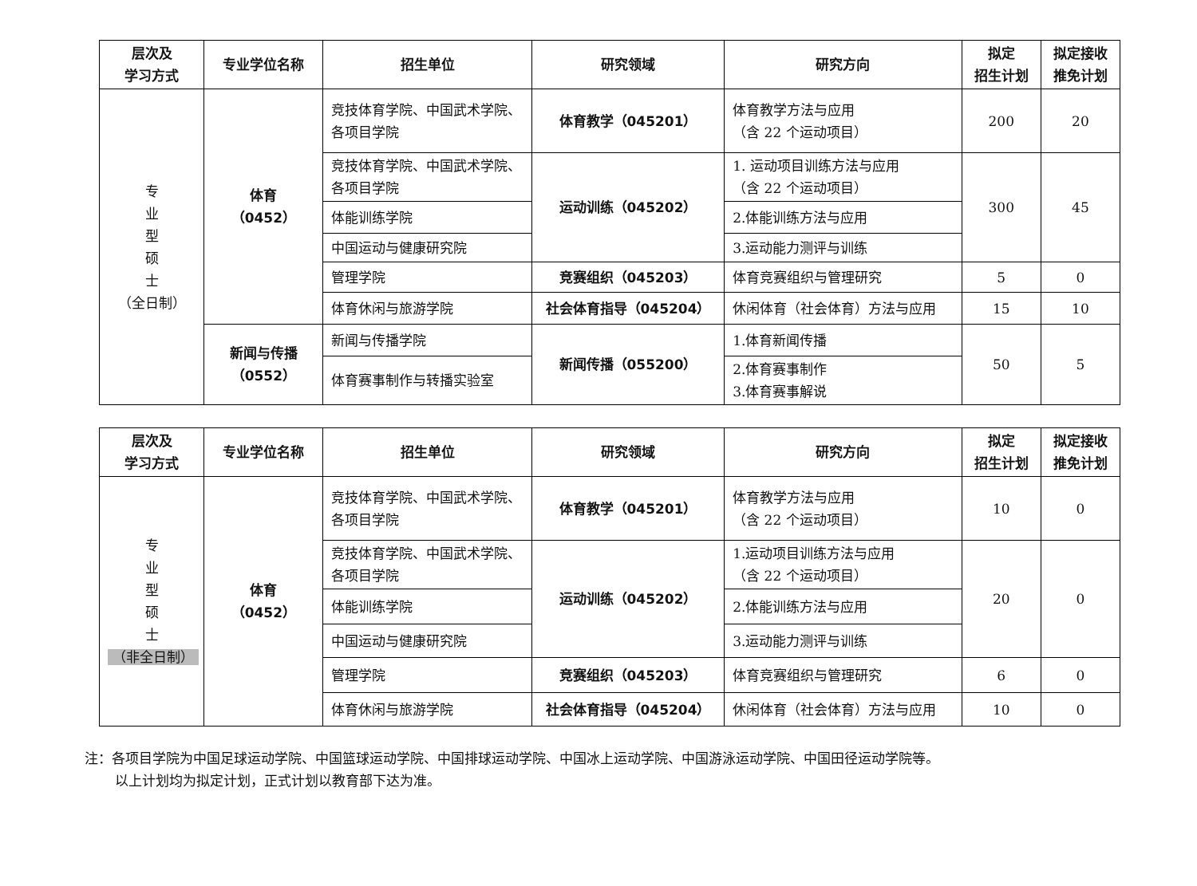| 层次及 学习方式 | 专业学位名称 | 招生单位 | 研究领域 | 研究方向 | 拟定 招生计划 | 拟定接收 推免计划 |
| --- | --- | --- | --- | --- | --- | --- |
| 专 业 型 硕 士 （全日制） | 体育 （0452） | 竞技体育学院、中国武术学院、各项目学院 | 体育教学（045201） | 体育教学方法与应用 （含 22 个运动项目） | 200 | 20 |
| | | 竞技体育学院、中国武术学院、各项目学院 | 运动训练（045202） | 1. 运动项目训练方法与应用 （含 22 个运动项目） | 300 | 45 |
| | | 体能训练学院 | | 2.体能训练方法与应用 | | |
| | | 中国运动与健康研究院 | | 3.运动能力测评与训练 | | |
| | | 管理学院 | 竞赛组织（045203） | 体育竞赛组织与管理研究 | 5 | 0 |
| | | 体育休闲与旅游学院 | 社会体育指导（045204） | 休闲体育（社会体育）方法与应用 | 15 | 10 |
| | 新闻与传播 （0552） | 新闻与传播学院 | 新闻传播（055200） | 1.体育新闻传播 | 50 | 5 |
| | | 体育赛事制作与转播实验室 | | 2.体育赛事制作 3.体育赛事解说 | | |
| 层次及 学习方式 | 专业学位名称 | 招生单位 | 研究领域 | 研究方向 | 拟定 招生计划 | 拟定接收 推免计划 |
| --- | --- | --- | --- | --- | --- | --- |
| 专 业 型 硕 士 （非全日制） | 体育 （0452） | 竞技体育学院、中国武术学院、各项目学院 | 体育教学（045201） | 体育教学方法与应用 （含 22 个运动项目） | 10 | 0 |
| | | 竞技体育学院、中国武术学院、各项目学院 | 运动训练（045202） | 1.运动项目训练方法与应用 （含 22 个运动项目） | 20 | 0 |
| | | 体能训练学院 | | 2.体能训练方法与应用 | | |
| | | 中国运动与健康研究院 | | 3.运动能力测评与训练 | | |
| | | 管理学院 | 竞赛组织（045203） | 体育竞赛组织与管理研究 | 6 | 0 |
| | | 体育休闲与旅游学院 | 社会体育指导（045204） | 休闲体育（社会体育）方法与应用 | 10 | 0 |
注：各项目学院为中国足球运动学院、中国篮球运动学院、中国排球运动学院、中国冰上运动学院、中国游泳运动学院、中国田径运动学院等。
以上计划均为拟定计划，正式计划以教育部下达为准。